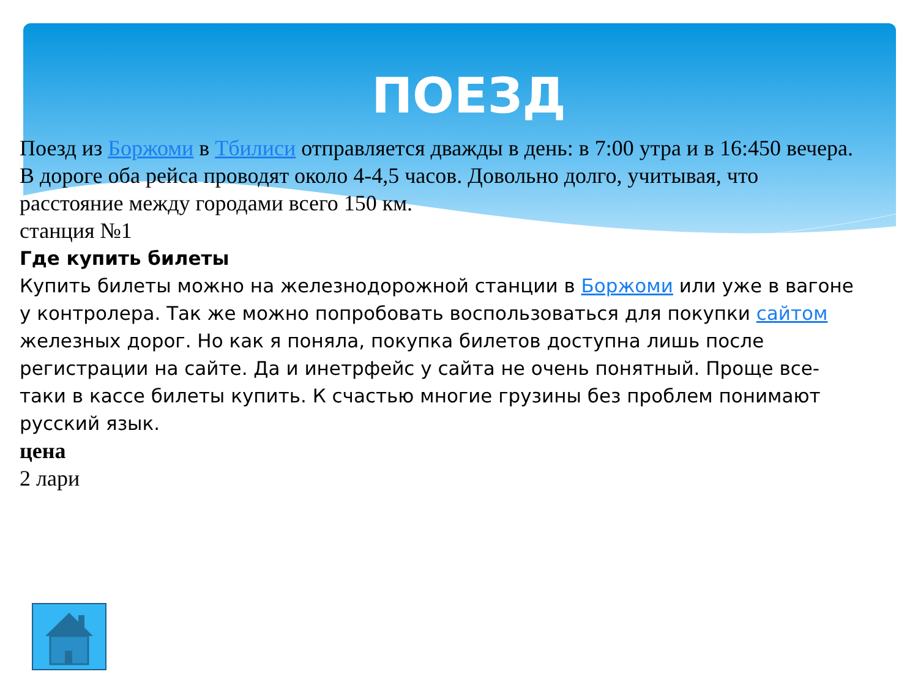ПОЕЗД
Поезд из Боржоми в Тбилиси отправляется дважды в день: в 7:00 утра и в 16:450 вечера. В дороге оба рейса проводят около 4-4,5 часов. Довольно долго, учитывая, что расстояние между городами всего 150 км.
станция №1
Где купить билеты
Купить билеты можно на железнодорожной станции в Боржоми или уже в вагоне у контролера. Так же можно попробовать воспользоваться для покупки сайтом железных дорог. Но как я поняла, покупка билетов доступна лишь после регистрации на сайте. Да и инетрфейс у сайта не очень понятный. Проще все-таки в кассе билеты купить. К счастью многие грузины без проблем понимают русский язык.
цена
2 лари